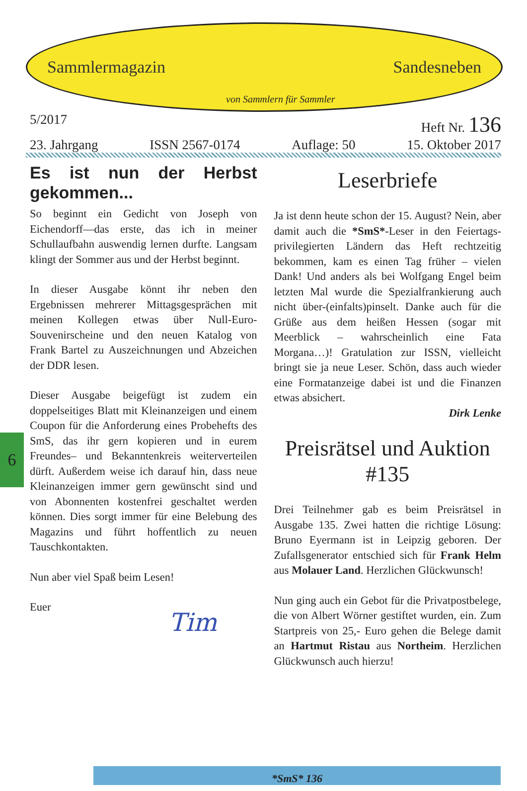Sammlermagazin Sandesneben
von Sammlern für Sammler
5/2017 Heft Nr. 136
23. Jahrgang ISSN 2567-0174 Auflage: 50 15. Oktober 2017
6
Es ist nun der Herbst gekommen...
So beginnt ein Gedicht von Joseph von Eichendorff—das erste, das ich in meiner Schullaufbahn auswendig lernen durfte. Langsam klingt der Sommer aus und der Herbst beginnt.
In dieser Ausgabe könnt ihr neben den Ergebnissen mehrerer Mittagsgesprächen mit meinen Kollegen etwas über Null-Euro-Souvenirscheine und den neuen Katalog von Frank Bartel zu Auszeichnungen und Abzeichen der DDR lesen.
Dieser Ausgabe beigefügt ist zudem ein doppelseitiges Blatt mit Kleinanzeigen und einem Coupon für die Anforderung eines Probehefts des SmS, das ihr gern kopieren und in eurem Freundes– und Bekanntenkreis weiterverteilen dürft. Außerdem weise ich darauf hin, dass neue Kleinanzeigen immer gern gewünscht sind und von Abonnenten kostenfrei geschaltet werden können. Dies sorgt immer für eine Belebung des Magazins und führt hoffentlich zu neuen Tauschkontakten.
Nun aber viel Spaß beim Lesen!
Euer
Tim
Leserbriefe
Ja ist denn heute schon der 15. August? Nein, aber damit auch die *SmS*-Leser in den Feiertags-privilegierten Ländern das Heft rechtzeitig bekommen, kam es einen Tag früher – vielen Dank! Und anders als bei Wolfgang Engel beim letzten Mal wurde die Spezialfrankierung auch nicht über-(einfalts)pinselt. Danke auch für die Grüße aus dem heißen Hessen (sogar mit Meerblick – wahrscheinlich eine Fata Morgana…)! Gratulation zur ISSN, vielleicht bringt sie ja neue Leser. Schön, dass auch wieder eine Formatanzeige dabei ist und die Finanzen etwas absichert.
Dirk Lenke
Preisrätsel und Auktion #135
Drei Teilnehmer gab es beim Preisrätsel in Ausgabe 135. Zwei hatten die richtige Lösung: Bruno Eyermann ist in Leipzig geboren. Der Zufallsgenerator entschied sich für Frank Helm aus Molauer Land. Herzlichen Glückwunsch!
Nun ging auch ein Gebot für die Privatpostbelege, die von Albert Wörner gestiftet wurden, ein. Zum Startpreis von 25,- Euro gehen die Belege damit an Hartmut Ristau aus Northeim. Herzlichen Glückwunsch auch hierzu!
*SmS* 136